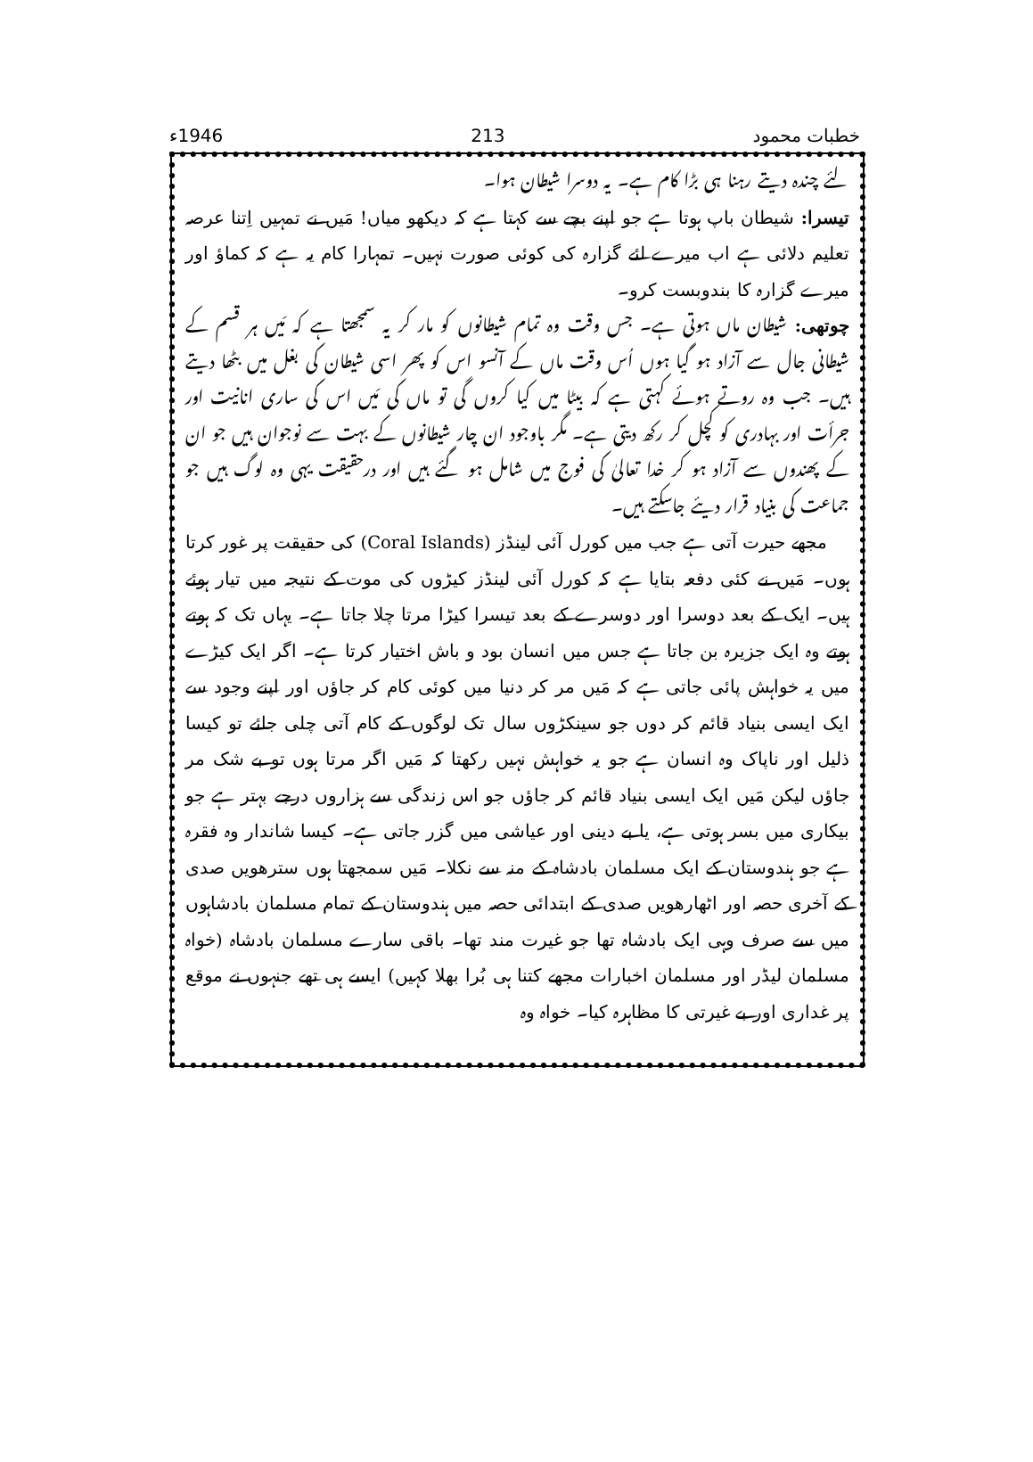خطبات محمود 213 1946ء
لئے چندہ دیتے رہنا ہی بڑا کام ہے۔ یہ دوسرا شیطان ہوا۔
تیسرا: شیطان باپ ہوتا ہے جو اپنے بچے سے کہتا ہے کہ دیکھو میاں! مَیں نے تمہیں اِتنا عرصہ تعلیم دلائی ہے اب میرے لئے گزارہ کی کوئی صورت نہیں۔ تمہارا کام یہ ہے کہ کماؤ اور میرے گزارہ کا بندوبست کرو۔
چوتھی: شیطان ماں ہوتی ہے۔ جس وقت وہ تمام شیطانوں کو مار کر یہ سمجھتا ہے کہ مَیں ہر قسم کے شیطانی جال سے آزاد ہو گیا ہوں اُس وقت ماں کے آنسو اس کو پھر اسی شیطان کی بغل میں بٹھا دیتے ہیں۔ جب وہ روتے ہوئے کہتی ہے کہ بیٹا میں کیا کروں گی تو ماں کی مَیں اس کی ساری انانیت اور جرأت اور بہادری کو کچل کر رکھ دیتی ہے۔ مگر باوجود ان چار شیطانوں کے بہت سے نوجوان ہیں جو ان کے پھندوں سے آزاد ہو کر خدا تعالیٰ کی فوج میں شامل ہو گئے ہیں اور درحقیقت یہی وہ لوگ ہیں جو جماعت کی بنیاد قرار دیئے جاسکتے ہیں۔
مجھے حیرت آتی ہے جب میں کورل آئی لینڈز (Coral Islands) کی حقیقت پر غور کرتا ہوں۔ مَیں نے کئی دفعہ بتایا ہے کہ کورل آئی لینڈز کیڑوں کی موت کے نتیجہ میں تیار ہوئے ہیں۔ ایک کے بعد دوسرا اور دوسرے کے بعد تیسرا کیڑا مرتا چلا جاتا ہے۔ یہاں تک کہ ہوتے ہوتے وہ ایک جزیرہ بن جاتا ہے جس میں انسان بود و باش اختیار کرتا ہے۔ اگر ایک کیڑے میں یہ خواہش پائی جاتی ہے کہ مَیں مر کر دنیا میں کوئی کام کر جاؤں اور اپنے وجود سے ایک ایسی بنیاد قائم کر دوں جو سینکڑوں سال تک لوگوں کے کام آتی چلی جائے تو کیسا ذلیل اور ناپاک وہ انسان ہے جو یہ خواہش نہیں رکھتا کہ مَیں اگر مرتا ہوں تو بے شک مر جاؤں لیکن مَیں ایک ایسی بنیاد قائم کر جاؤں جو اس زندگی سے ہزاروں درجے بہتر ہے جو بیکاری میں بسر ہوتی ہے، یا بے دینی اور عیاشی میں گزر جاتی ہے۔ کیسا شاندار وہ فقرہ ہے جو ہندوستان کے ایک مسلمان بادشاہ کے منہ سے نکلا۔ مَیں سمجھتا ہوں سترھویں صدی کے آخری حصہ اور اٹھارھویں صدی کے ابتدائی حصہ میں ہندوستان کے تمام مسلمان بادشاہوں میں سے صرف وہی ایک بادشاہ تھا جو غیرت مند تھا۔ باقی سارے مسلمان بادشاہ (خواہ مسلمان لیڈر اور مسلمان اخبارات مجھے کتنا ہی بُرا بھلا کہیں) ایسے ہی تھے جنہوں نے موقع پر غداری اور بے غیرتی کا مظاہرہ کیا۔ خواہ وہ